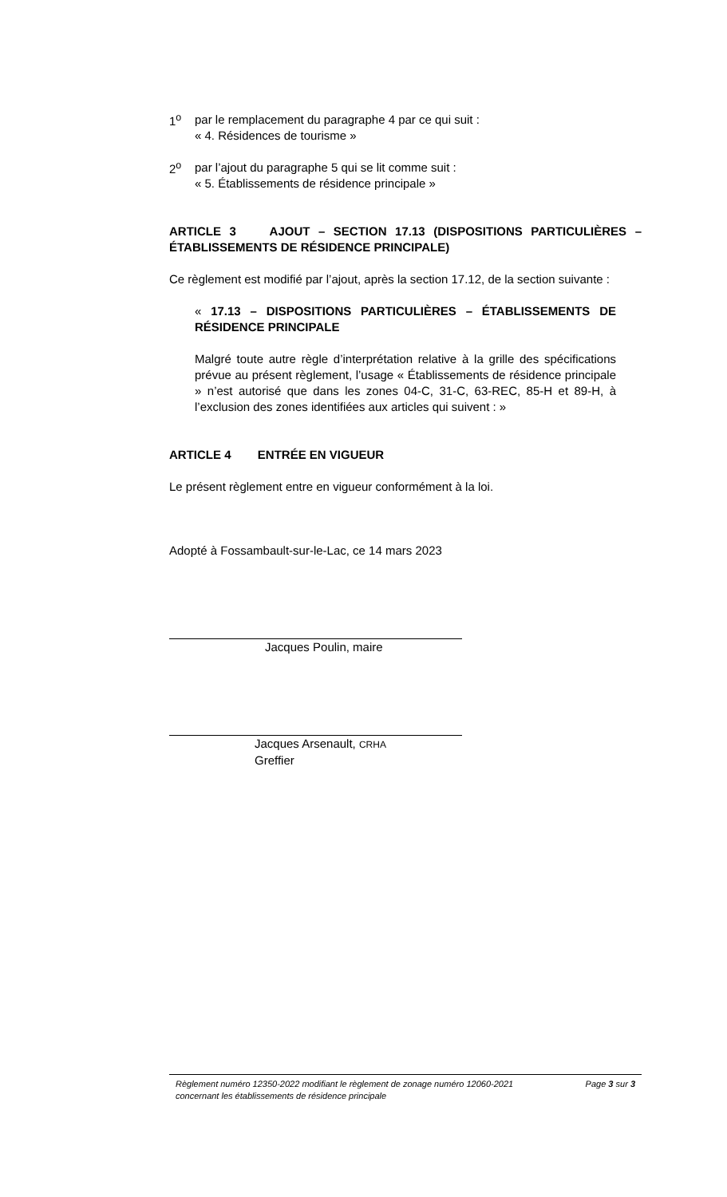1<sup>o</sup>
par le remplacement du paragraphe 4 par ce qui suit :
« 4. Résidences de tourisme »
2<sup>o</sup>
par l’ajout du paragraphe 5 qui se lit comme suit :
« 5. Établissements de résidence principale »
ARTICLE 3 AJOUT – SECTION 17.13 (DISPOSITIONS PARTICULIÈRES – ÉTABLISSEMENTS DE RÉSIDENCE PRINCIPALE)
Ce règlement est modifié par l’ajout, après la section 17.12, de la section suivante :
« 17.13 – DISPOSITIONS PARTICULIÈRES – ÉTABLISSEMENTS DE RÉSIDENCE PRINCIPALE
Malgré toute autre règle d’interprétation relative à la grille des spécifications prévue au présent règlement, l’usage « Établissements de résidence principale » n’est autorisé que dans les zones 04-C, 31-C, 63-REC, 85-H et 89-H, à l’exclusion des zones identifiées aux articles qui suivent : »
ARTICLE 4 ENTRÉE EN VIGUEUR
Le présent règlement entre en vigueur conformément à la loi.
Adopté à Fossambault-sur-le-Lac, ce 14 mars 2023
Jacques Poulin, maire
Jacques Arsenault, CRHA
Greffier
Règlement numéro 12350-2022 modifiant le règlement de zonage numéro 12060-2021
concernant les établissements de résidence principale Page 3 sur 3